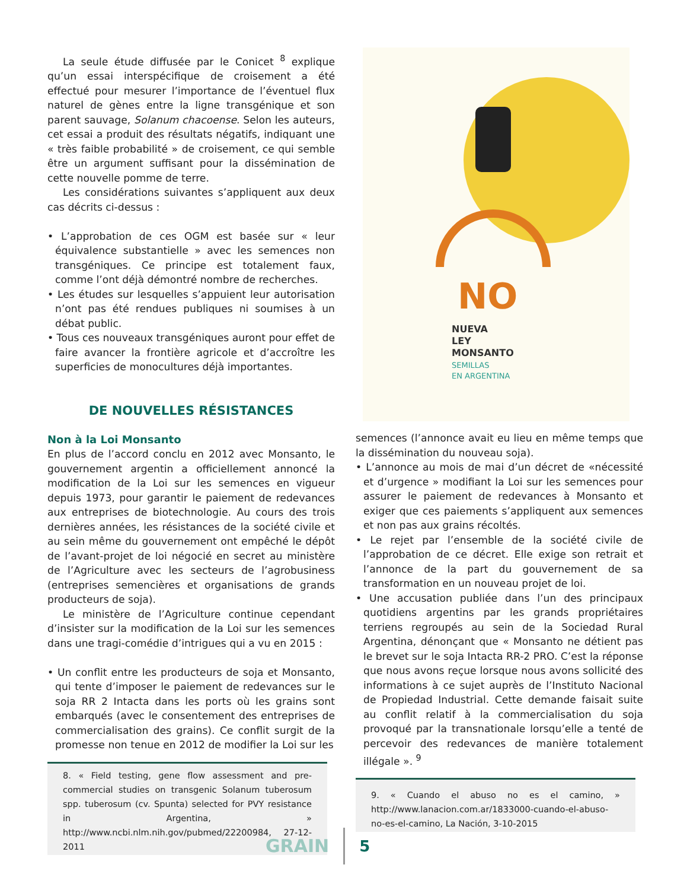La seule étude diffusée par le Conicet <sup>8</sup> explique qu’un essai interspécifique de croisement a été effectué pour mesurer l’importance de l’éventuel flux naturel de gènes entre la ligne transgénique et son parent sauvage, Solanum chacoense. Selon les auteurs, cet essai a produit des résultats négatifs, indiquant une « très faible probabilité » de croisement, ce qui semble être un argument suffisant pour la dissémination de cette nouvelle pomme de terre.
Les considérations suivantes s’appliquent aux deux cas décrits ci-dessus :
• L’approbation de ces OGM est basée sur « leur équivalence substantielle » avec les semences non transgéniques. Ce principe est totalement faux, comme l’ont déjà démontré nombre de recherches.
• Les études sur lesquelles s’appuient leur autorisation n’ont pas été rendues publiques ni soumises à un débat public.
• Tous ces nouveaux transgéniques auront pour effet de faire avancer la frontière agricole et d’accroître les superficies de monocultures déjà importantes.
DE NOUVELLES RÉSISTANCES
Non à la Loi Monsanto
En plus de l’accord conclu en 2012 avec Monsanto, le gouvernement argentin a officiellement annoncé la modification de la Loi sur les semences en vigueur depuis 1973, pour garantir le paiement de redevances aux entreprises de biotechnologie. Au cours des trois dernières années, les résistances de la société civile et au sein même du gouvernement ont empêché le dépôt de l’avant-projet de loi négocié en secret au ministère de l’Agriculture avec les secteurs de l’agrobusiness (entreprises semencières et organisations de grands producteurs de soja).
Le ministère de l’Agriculture continue cependant d’insister sur la modification de la Loi sur les semences dans une tragi-comédie d’intrigues qui a vu en 2015 :
• Un conflit entre les producteurs de soja et Monsanto, qui tente d’imposer le paiement de redevances sur le soja RR 2 Intacta dans les ports où les grains sont embarqués (avec le consentement des entreprises de commercialisation des grains). Ce conflit surgit de la promesse non tenue en 2012 de modifier la Loi sur les
8. « Field testing, gene flow assessment and pre-commercial studies on transgenic Solanum tuberosum spp. tuberosum (cv. Spunta) selected for PVY resistance in Argentina, » http://www.ncbi.nlm.nih.gov/pubmed/22200984, 27-12-2011
NO
NUEVA
LEY
MONSANTO
SEMILLAS
EN ARGENTINA
semences (l’annonce avait eu lieu en même temps que la dissémination du nouveau soja).
• L’annonce au mois de mai d’un décret de «nécessité et d’urgence » modifiant la Loi sur les semences pour assurer le paiement de redevances à Monsanto et exiger que ces paiements s’appliquent aux semences et non pas aux grains récoltés.
• Le rejet par l’ensemble de la société civile de l’approbation de ce décret. Elle exige son retrait et l’annonce de la part du gouvernement de sa transformation en un nouveau projet de loi.
• Une accusation publiée dans l’un des principaux quotidiens argentins par les grands propriétaires terriens regroupés au sein de la Sociedad Rural Argentina, dénonçant que « Monsanto ne détient pas le brevet sur le soja Intacta RR-2 PRO. C’est la réponse que nous avons reçue lorsque nous avons sollicité des informations à ce sujet auprès de l’Instituto Nacional de Propiedad Industrial. Cette demande faisait suite au conflit relatif à la commercialisation du soja provoqué par la transnationale lorsqu’elle a tenté de percevoir des redevances de manière totalement illégale ». <sup>9</sup>
9. « Cuando el abuso no es el camino, » http://www.lanacion.com.ar/1833000-cuando-el-abuso-no-es-el-camino, La Nación, 3-10-2015
GRAIN 5